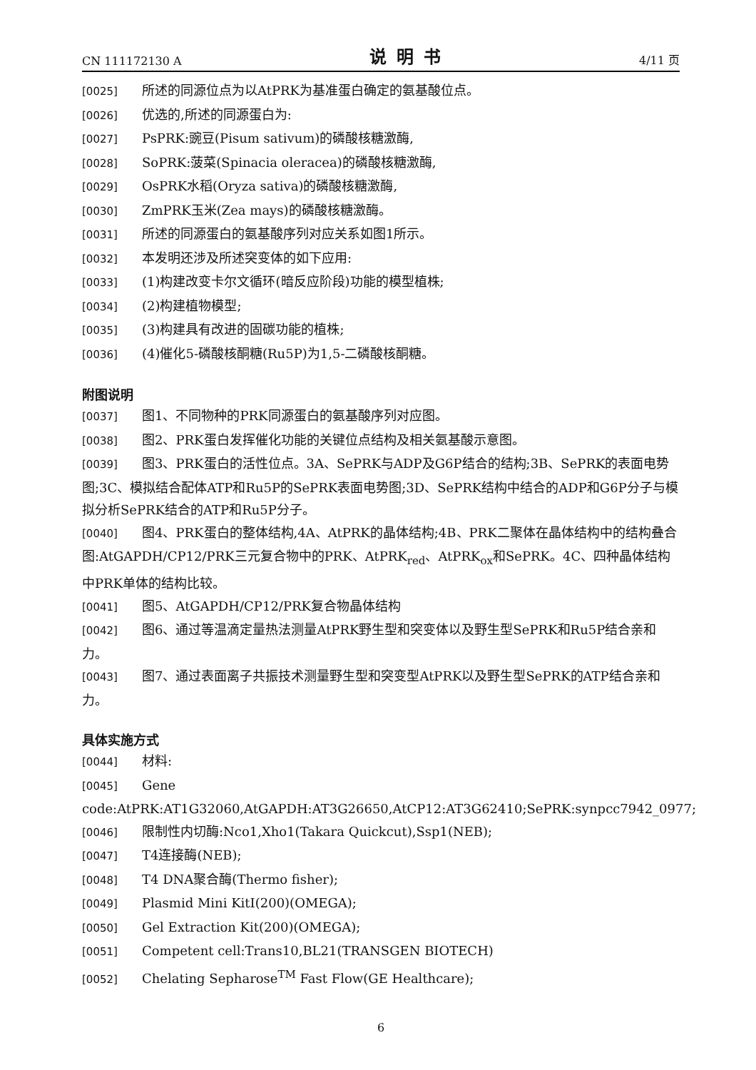CN 111172130 A 说明书 4/11 页
[0025] 所述的同源位点为以AtPRK为基准蛋白确定的氨基酸位点。
[0026] 优选的,所述的同源蛋白为:
[0027] PsPRK:豌豆(Pisum sativum)的磷酸核糖激酶,
[0028] SoPRK:菠菜(Spinacia oleracea)的磷酸核糖激酶,
[0029] OsPRK水稻(Oryza sativa)的磷酸核糖激酶,
[0030] ZmPRK玉米(Zea mays)的磷酸核糖激酶。
[0031] 所述的同源蛋白的氨基酸序列对应关系如图1所示。
[0032] 本发明还涉及所述突变体的如下应用:
[0033] (1)构建改变卡尔文循环(暗反应阶段)功能的模型植株;
[0034] (2)构建植物模型;
[0035] (3)构建具有改进的固碳功能的植株;
[0036] (4)催化5-磷酸核酮糖(Ru5P)为1,5-二磷酸核酮糖。
附图说明
[0037] 图1、不同物种的PRK同源蛋白的氨基酸序列对应图。
[0038] 图2、PRK蛋白发挥催化功能的关键位点结构及相关氨基酸示意图。
[0039] 图3、PRK蛋白的活性位点。3A、SePRK与ADP及G6P结合的结构;3B、SePRK的表面电势图;3C、模拟结合配体ATP和Ru5P的SePRK表面电势图;3D、SePRK结构中结合的ADP和G6P分子与模拟分析SePRK结合的ATP和Ru5P分子。
[0040] 图4、PRK蛋白的整体结构,4A、AtPRK的晶体结构;4B、PRK二聚体在晶体结构中的结构叠合图:AtGAPDH/CP12/PRK三元复合物中的PRK、AtPRK<sub>red</sub>、AtPRK<sub>ox</sub>和SePRK。4C、四种晶体结构中PRK单体的结构比较。
[0041] 图5、AtGAPDH/CP12/PRK复合物晶体结构
[0042] 图6、通过等温滴定量热法测量AtPRK野生型和突变体以及野生型SePRK和Ru5P结合亲和力。
[0043] 图7、通过表面离子共振技术测量野生型和突变型AtPRK以及野生型SePRK的ATP结合亲和力。
具体实施方式
[0044] 材料:
[0045] Gene code:AtPRK:AT1G32060,AtGAPDH:AT3G26650,AtCP12:AT3G62410;SePRK:synpcc7942_0977;
[0046] 限制性内切酶:Nco1,Xho1(Takara Quickcut),Ssp1(NEB);
[0047] T4连接酶(NEB);
[0048] T4 DNA聚合酶(Thermo fisher);
[0049] Plasmid Mini KitI(200)(OMEGA);
[0050] Gel Extraction Kit(200)(OMEGA);
[0051] Competent cell:Trans10,BL21(TRANSGEN BIOTECH)
[0052] Chelating Sepharose<sup>TM</sup> Fast Flow(GE Healthcare);
6